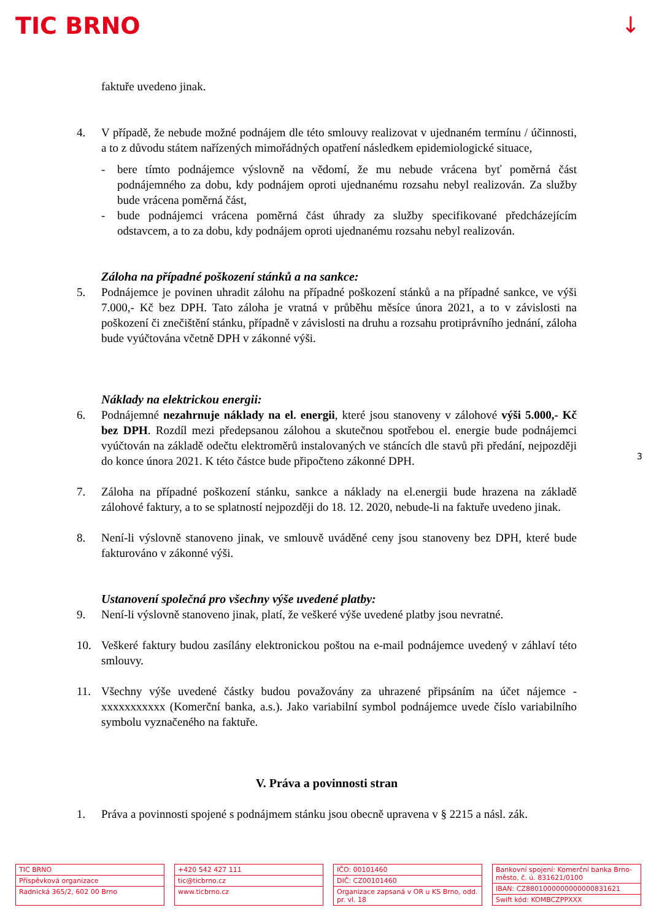TIC BRNO ↓
3
faktuře uvedeno jinak.
4. V případě, že nebude možné podnájem dle této smlouvy realizovat v ujednaném termínu / účinnosti, a to z důvodu státem nařízených mimořádných opatření následkem epidemiologické situace,
- bere tímto podnájemce výslovně na vědomí, že mu nebude vrácena byť poměrná část podnájemného za dobu, kdy podnájem oproti ujednanému rozsahu nebyl realizován. Za služby bude vrácena poměrná část,
- bude podnájemci vrácena poměrná část úhrady za služby specifikované předcházejícím odstavcem, a to za dobu, kdy podnájem oproti ujednanému rozsahu nebyl realizován.
Záloha na případné poškození stánků a na sankce:
5. Podnájemce je povinen uhradit zálohu na případné poškození stánků a na případné sankce, ve výši 7.000,- Kč bez DPH. Tato záloha je vratná v průběhu měsíce února 2021, a to v závislosti na poškození či znečištění stánku, případně v závislosti na druhu a rozsahu protiprávního jednání, záloha bude vyúčtována včetně DPH v zákonné výši.
Náklady na elektrickou energii:
6. Podnájemné nezahrnuje náklady na el. energii, které jsou stanoveny v zálohové výši 5.000,- Kč bez DPH. Rozdíl mezi předepsanou zálohou a skutečnou spotřebou el. energie bude podnájemci vyúčtován na základě odečtu elektroměrů instalovaných ve stáncích dle stavů při předání, nejpozději do konce února 2021. K této částce bude připočteno zákonné DPH.
7. Záloha na případné poškození stánku, sankce a náklady na el.energii bude hrazena na základě zálohové faktury, a to se splatností nejpozději do 18. 12. 2020, nebude-li na faktuře uvedeno jinak.
8. Není-li výslovně stanoveno jinak, ve smlouvě uváděné ceny jsou stanoveny bez DPH, které bude fakturováno v zákonné výši.
Ustanovení společná pro všechny výše uvedené platby:
9. Není-li výslovně stanoveno jinak, platí, že veškeré výše uvedené platby jsou nevratné.
10. Veškeré faktury budou zasílány elektronickou poštou na e-mail podnájemce uvedený v záhlaví této smlouvy.
11. Všechny výše uvedené částky budou považovány za uhrazené připsáním na účet nájemce - xxxxxxxxxxx (Komerční banka, a.s.). Jako variabilní symbol podnájemce uvede číslo variabilního symbolu vyznačeného na faktuře.
V. Práva a povinnosti stran
1. Práva a povinnosti spojené s podnájmem stánku jsou obecně upravena v § 2215 a násl. zák.
TIC BRNO
Příspěvková organizace
Radnická 365/2, 602 00 Brno
+420 542 427 111
tic@ticbrno.cz
www.ticbrno.cz
IČO: 00101460
DIČ: CZ00101460
Organizace zapsaná v OR u KS Brno, odd. pr. vl. 18
Bankovní spojení: Komerční banka Brno-město, č. ú. 831621/0100
IBAN: CZ8801000000000000831621
Swift kód: KOMBCZPPXXX